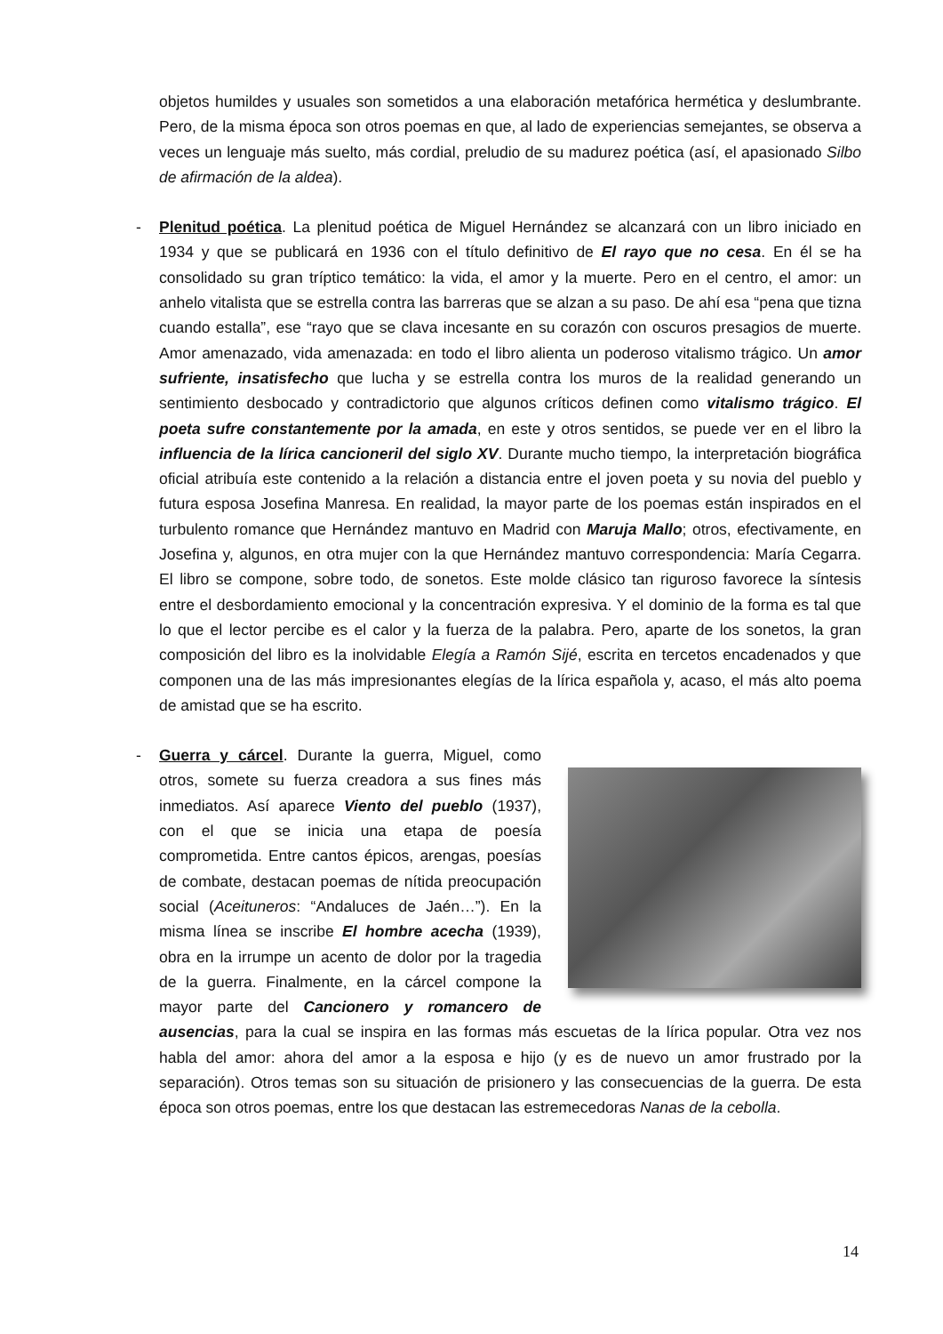objetos humildes y usuales son sometidos a una elaboración metafórica hermética y deslumbrante. Pero, de la misma época son otros poemas en que, al lado de experiencias semejantes, se observa a veces un lenguaje más suelto, más cordial, preludio de su madurez poética (así, el apasionado Silbo de afirmación de la aldea).
-
Plenitud poética. La plenitud poética de Miguel Hernández se alcanzará con un libro iniciado en 1934 y que se publicará en 1936 con el título definitivo de El rayo que no cesa. En él se ha consolidado su gran tríptico temático: la vida, el amor y la muerte. Pero en el centro, el amor: un anhelo vitalista que se estrella contra las barreras que se alzan a su paso. De ahí esa “pena que tizna cuando estalla”, ese “rayo que se clava incesante en su corazón con oscuros presagios de muerte. Amor amenazado, vida amenazada: en todo el libro alienta un poderoso vitalismo trágico. Un amor sufriente, insatisfecho que lucha y se estrella contra los muros de la realidad generando un sentimiento desbocado y contradictorio que algunos críticos definen como vitalismo trágico. El poeta sufre constantemente por la amada, en este y otros sentidos, se puede ver en el libro la influencia de la lírica cancioneril del siglo XV. Durante mucho tiempo, la interpretación biográfica oficial atribuía este contenido a la relación a distancia entre el joven poeta y su novia del pueblo y futura esposa Josefina Manresa. En realidad, la mayor parte de los poemas están inspirados en el turbulento romance que Hernández mantuvo en Madrid con Maruja Mallo; otros, efectivamente, en Josefina y, algunos, en otra mujer con la que Hernández mantuvo correspondencia: María Cegarra. El libro se compone, sobre todo, de sonetos. Este molde clásico tan riguroso favorece la síntesis entre el desbordamiento emocional y la concentración expresiva. Y el dominio de la forma es tal que lo que el lector percibe es el calor y la fuerza de la palabra. Pero, aparte de los sonetos, la gran composición del libro es la inolvidable Elegía a Ramón Sijé, escrita en tercetos encadenados y que componen una de las más impresionantes elegías de la lírica española y, acaso, el más alto poema de amistad que se ha escrito.
-
Guerra y cárcel. Durante la guerra, Miguel, como otros, somete su fuerza creadora a sus fines más inmediatos. Así aparece Viento del pueblo (1937), con el que se inicia una etapa de poesía comprometida. Entre cantos épicos, arengas, poesías de combate, destacan poemas de nítida preocupación social (Aceituneros: “Andaluces de Jaén…”). En la misma línea se inscribe El hombre acecha (1939), obra en la irrumpe un acento de dolor por la tragedia de la guerra. Finalmente, en la cárcel compone la mayor parte del Cancionero y romancero de ausencias, para la cual se inspira en las formas más escuetas de la lírica popular. Otra vez nos habla del amor: ahora del amor a la esposa e hijo (y es de nuevo un amor frustrado por la separación). Otros temas son su situación de prisionero y las consecuencias de la guerra. De esta época son otros poemas, entre los que destacan las estremecedoras Nanas de la cebolla.
14